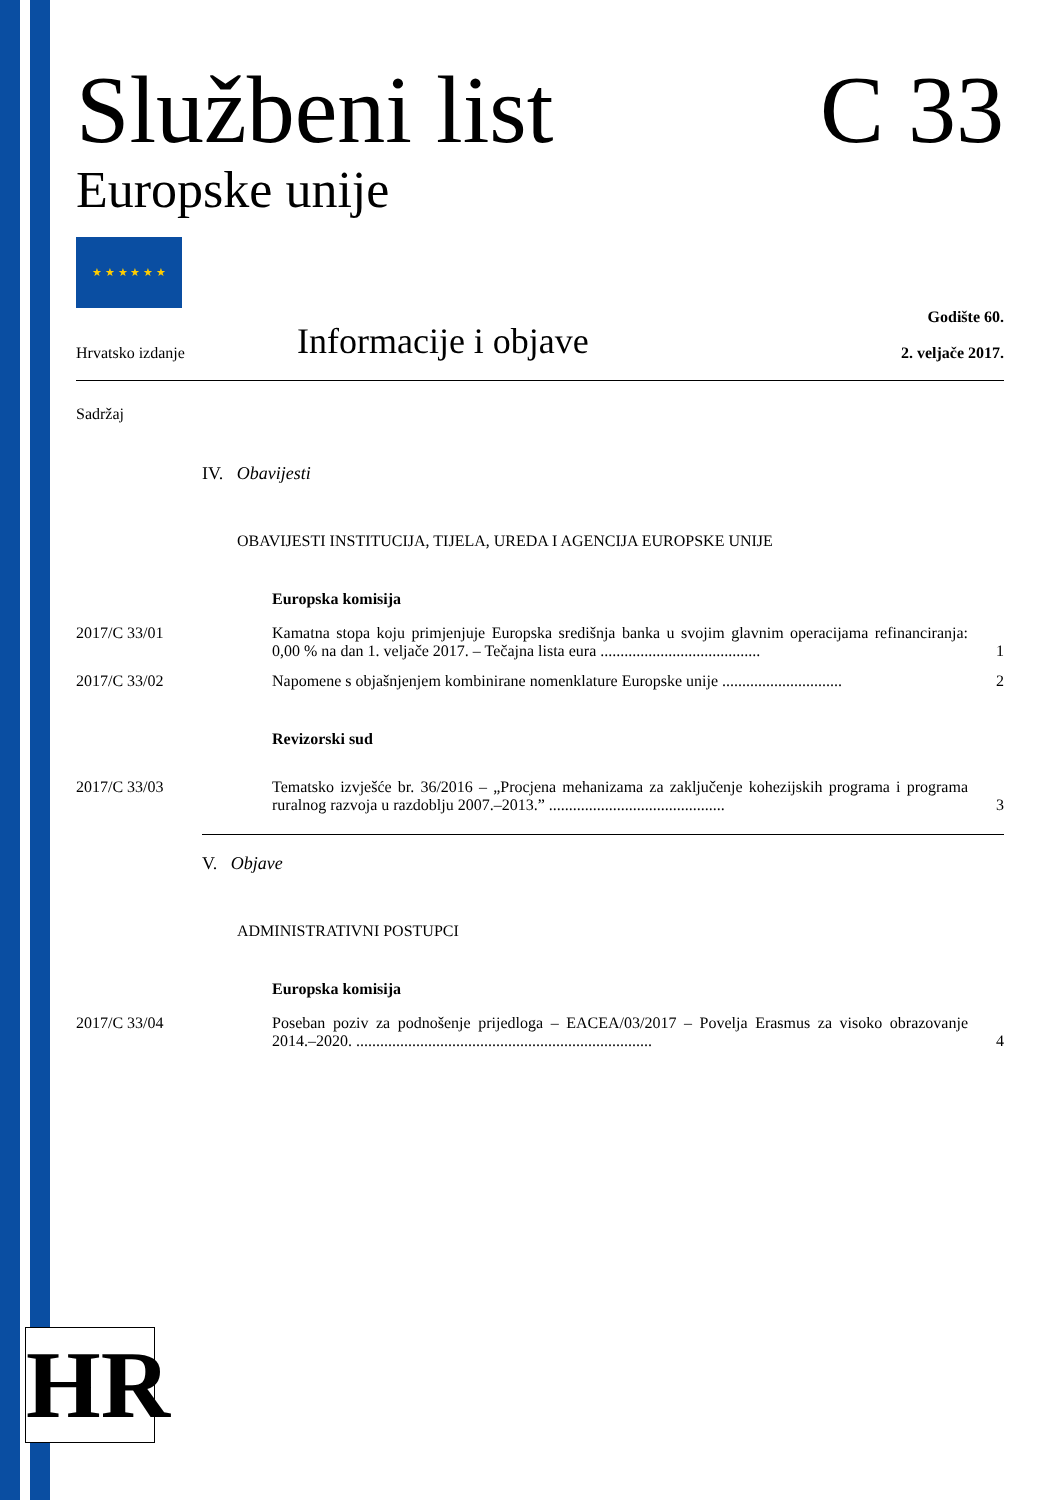Službeni list C 33
Europske unije
★ ★ ★ ★ ★ ★
Hrvatsko izdanje Informacije i objave Godište 60.
2. veljače 2017.
Sadržaj
IV. Obavijesti
OBAVIJESTI INSTITUCIJA, TIJELA, UREDA I AGENCIJA EUROPSKE UNIJE
Europska komisija
2017/C 33/01 Kamatna stopa koju primjenjuje Europska središnja banka u svojim glavnim operacijama refinanciranja: 0,00 % na dan 1. veljače 2017. – Tečajna lista eura ........................................ 1
2017/C 33/02 Napomene s objašnjenjem kombinirane nomenklature Europske unije .............................. 2
Revizorski sud
2017/C 33/03 Tematsko izvješće br. 36/2016 – „Procjena mehanizama za zaključenje kohezijskih programa i programa ruralnog razvoja u razdoblju 2007.–2013.” ............................................ 3
V. Objave
ADMINISTRATIVNI POSTUPCI
Europska komisija
2017/C 33/04 Poseban poziv za podnošenje prijedloga – EACEA/03/2017 – Povelja Erasmus za visoko obrazovanje 2014.–2020. .......................................................................... 4
HR